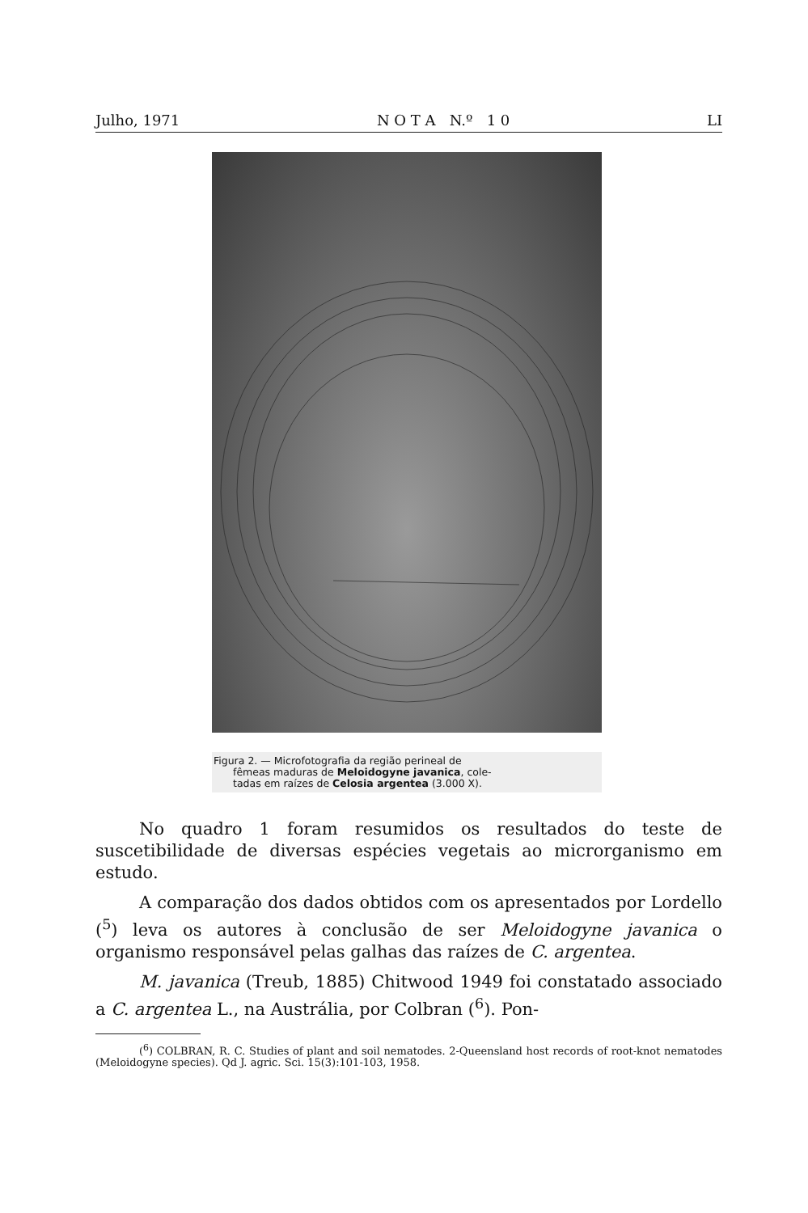Julho, 1971 N O T A N.º 1 0 LI
Figura 2. — Microfotografia da região perineal de
fêmeas maduras de Meloidogyne javanica, cole-
tadas em raízes de Celosia argentea (3.000 X).
No quadro 1 foram resumidos os resultados do teste de suscetibilidade de diversas espécies vegetais ao microrganismo em estudo.
A comparação dos dados obtidos com os apresentados por Lordello (<sup>5</sup>) leva os autores à conclusão de ser Meloidogyne javanica o organismo responsável pelas galhas das raízes de C. argentea.
M. javanica (Treub, 1885) Chitwood 1949 foi constatado associado a C. argentea L., na Austrália, por Colbran (<sup>6</sup>). Pon-
(<sup>6</sup>) COLBRAN, R. C. Studies of plant and soil nematodes. 2-Queensland host records of root-knot nematodes (Meloidogyne species). Qd J. agric. Sci. 15(3):101-103, 1958.